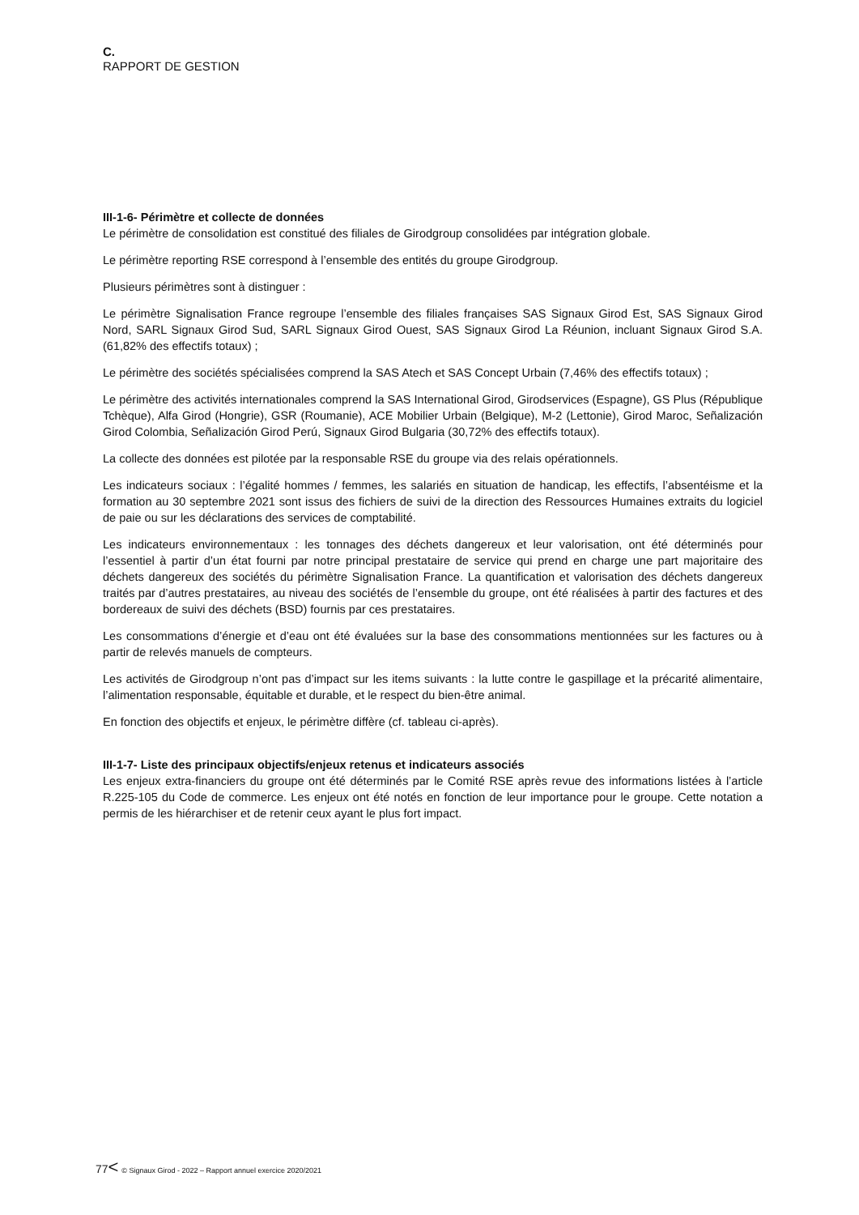C.
RAPPORT DE GESTION
III-1-6- Périmètre et collecte de données
Le périmètre de consolidation est constitué des filiales de Girodgroup consolidées par intégration globale.
Le périmètre reporting RSE correspond à l’ensemble des entités du groupe Girodgroup.
Plusieurs périmètres sont à distinguer :
Le périmètre Signalisation France regroupe l’ensemble des filiales françaises SAS Signaux Girod Est, SAS Signaux Girod Nord, SARL Signaux Girod Sud, SARL Signaux Girod Ouest, SAS Signaux Girod La Réunion, incluant Signaux Girod S.A. (61,82% des effectifs totaux) ;
Le périmètre des sociétés spécialisées comprend la SAS Atech et SAS Concept Urbain (7,46% des effectifs totaux) ;
Le périmètre des activités internationales comprend la SAS International Girod, Girodservices (Espagne), GS Plus (République Tchèque), Alfa Girod (Hongrie), GSR (Roumanie), ACE Mobilier Urbain (Belgique), M-2 (Lettonie), Girod Maroc, Señalización Girod Colombia, Señalización Girod Perú, Signaux Girod Bulgaria (30,72% des effectifs totaux).
La collecte des données est pilotée par la responsable RSE du groupe via des relais opérationnels.
Les indicateurs sociaux : l’égalité hommes / femmes, les salariés en situation de handicap, les effectifs, l’absentéisme et la formation au 30 septembre 2021 sont issus des fichiers de suivi de la direction des Ressources Humaines extraits du logiciel de paie ou sur les déclarations des services de comptabilité.
Les indicateurs environnementaux : les tonnages des déchets dangereux et leur valorisation, ont été déterminés pour l’essentiel à partir d’un état fourni par notre principal prestataire de service qui prend en charge une part majoritaire des déchets dangereux des sociétés du périmètre Signalisation France. La quantification et valorisation des déchets dangereux traités par d’autres prestataires, au niveau des sociétés de l’ensemble du groupe, ont été réalisées à partir des factures et des bordereaux de suivi des déchets (BSD) fournis par ces prestataires.
Les consommations d’énergie et d’eau ont été évaluées sur la base des consommations mentionnées sur les factures ou à partir de relevés manuels de compteurs.
Les activités de Girodgroup n’ont pas d’impact sur les items suivants : la lutte contre le gaspillage et la précarité alimentaire, l’alimentation responsable, équitable et durable, et le respect du bien-être animal.
En fonction des objectifs et enjeux, le périmètre diffère (cf. tableau ci-après).
III-1-7- Liste des principaux objectifs/enjeux retenus et indicateurs associés
Les enjeux extra-financiers du groupe ont été déterminés par le Comité RSE après revue des informations listées à l’article R.225-105 du Code de commerce. Les enjeux ont été notés en fonction de leur importance pour le groupe. Cette notation a permis de les hiérarchiser et de retenir ceux ayant le plus fort impact.
77< © Signaux Girod - 2022 – Rapport annuel exercice 2020/2021